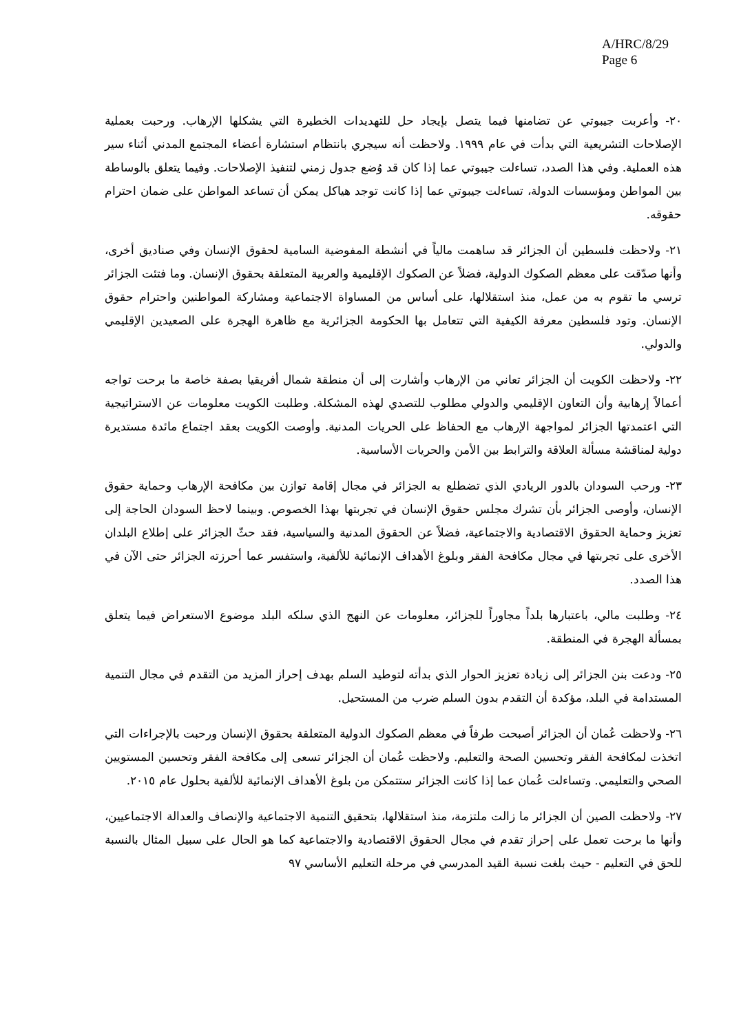A/HRC/8/29
Page 6
٢٠- وأعربت جيبوتي عن تضامنها فيما يتصل بإيجاد حل للتهديدات الخطيرة التي يشكلها الإرهاب. ورحبت بعملية الإصلاحات التشريعية التي بدأت في عام ١٩٩٩. ولاحظت أنه سيجري بانتظام استشارة أعضاء المجتمع المدني أثناء سير هذه العملية. وفي هذا الصدد، تساءلت جيبوتي عما إذا كان قد وُضع جدول زمني لتنفيذ الإصلاحات. وفيما يتعلق بالوساطة بين المواطن ومؤسسات الدولة، تساءلت جيبوتي عما إذا كانت توجد هياكل يمكن أن تساعد المواطن على ضمان احترام حقوقه.
٢١- ولاحظت فلسطين أن الجزائر قد ساهمت مالياً في أنشطة المفوضية السامية لحقوق الإنسان وفي صناديق أخرى، وأنها صدّقت على معظم الصكوك الدولية، فضلاً عن الصكوك الإقليمية والعربية المتعلقة بحقوق الإنسان. وما فتئت الجزائر ترسي ما تقوم به من عمل، منذ استقلالها، على أساس من المساواة الاجتماعية ومشاركة المواطنين واحترام حقوق الإنسان. وتود فلسطين معرفة الكيفية التي تتعامل بها الحكومة الجزائرية مع ظاهرة الهجرة على الصعيدين الإقليمي والدولي.
٢٢- ولاحظت الكويت أن الجزائر تعاني من الإرهاب وأشارت إلى أن منطقة شمال أفريقيا بصفة خاصة ما برحت تواجه أعمالاً إرهابية وأن التعاون الإقليمي والدولي مطلوب للتصدي لهذه المشكلة. وطلبت الكويت معلومات عن الاستراتيجية التي اعتمدتها الجزائر لمواجهة الإرهاب مع الحفاظ على الحريات المدنية. وأوصت الكويت بعقد اجتماع مائدة مستديرة دولية لمناقشة مسألة العلاقة والترابط بين الأمن والحريات الأساسية.
٢٣- ورحب السودان بالدور الريادي الذي تضطلع به الجزائر في مجال إقامة توازن بين مكافحة الإرهاب وحماية حقوق الإنسان، وأوصى الجزائر بأن تشرك مجلس حقوق الإنسان في تجربتها بهذا الخصوص. وبينما لاحظ السودان الحاجة إلى تعزيز وحماية الحقوق الاقتصادية والاجتماعية، فضلاً عن الحقوق المدنية والسياسية، فقد حثّ الجزائر على إطلاع البلدان الأخرى على تجربتها في مجال مكافحة الفقر وبلوغ الأهداف الإنمائية للألفية، واستفسر عما أحرزته الجزائر حتى الآن في هذا الصدد.
٢٤- وطلبت مالي، باعتبارها بلداً مجاوراً للجزائر، معلومات عن النهج الذي سلكه البلد موضوع الاستعراض فيما يتعلق بمسألة الهجرة في المنطقة.
٢٥- ودعت بنن الجزائر إلى زيادة تعزيز الحوار الذي بدأته لتوطيد السلم بهدف إحراز المزيد من التقدم في مجال التنمية المستدامة في البلد، مؤكدة أن التقدم بدون السلم ضرب من المستحيل.
٢٦- ولاحظت عُمان أن الجزائر أصبحت طرفاً في معظم الصكوك الدولية المتعلقة بحقوق الإنسان ورحبت بالإجراءات التي اتخذت لمكافحة الفقر وتحسين الصحة والتعليم. ولاحظت عُمان أن الجزائر تسعى إلى مكافحة الفقر وتحسين المستويين الصحي والتعليمي. وتساءلت عُمان عما إذا كانت الجزائر ستتمكن من بلوغ الأهداف الإنمائية للألفية بحلول عام ٢٠١٥.
٢٧- ولاحظت الصين أن الجزائر ما زالت ملتزمة، منذ استقلالها، بتحقيق التنمية الاجتماعية والإنصاف والعدالة الاجتماعيين، وأنها ما برحت تعمل على إحراز تقدم في مجال الحقوق الاقتصادية والاجتماعية كما هو الحال على سبيل المثال بالنسبة للحق في التعليم - حيث بلغت نسبة القيد المدرسي في مرحلة التعليم الأساسي ٩٧